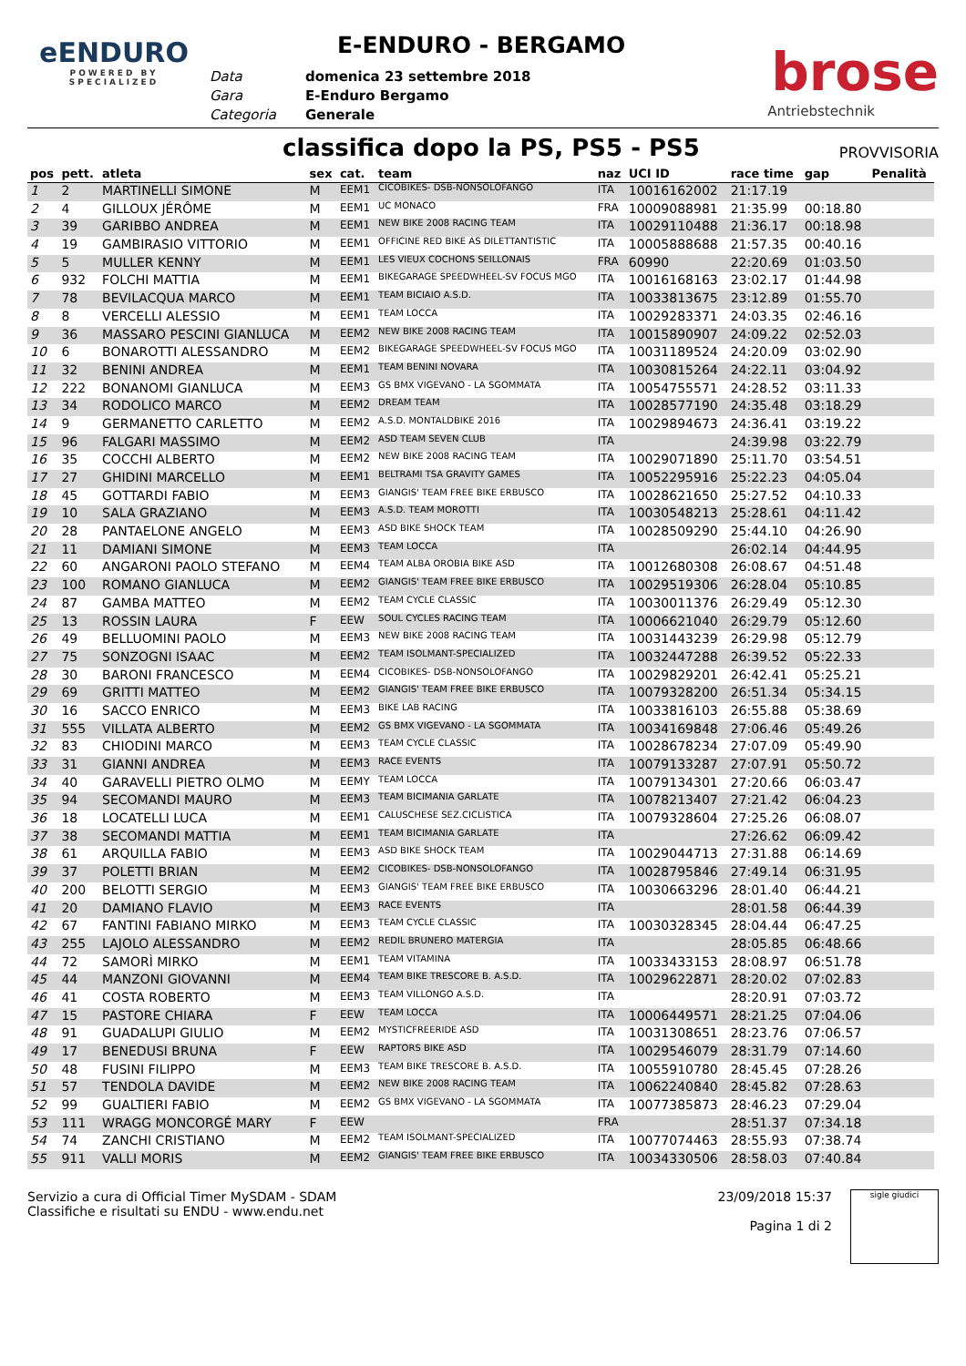eENDURO
POWERED BY
SPECIALIZED
E-ENDURO - BERGAMO
Data domenica 23 settembre 2018 Gara E-Enduro Bergamo Categoria Generale
brose
Antriebstechnik
classifica dopo la PS, PS5 - PS5
PROVVISORIA
| pos | pett. | atleta | sex | cat. | team | naz | UCI ID | race time | gap | Penalità |
| --- | --- | --- | --- | --- | --- | --- | --- | --- | --- | --- |
| 1 | 2 | MARTINELLI SIMONE | M | EEM1 | CICOBIKES- DSB-NONSOLOFANGO | ITA | 10016162002 | 21:17.19 | | |
| 2 | 4 | GILLOUX JÉRÔME | M | EEM1 | UC MONACO | FRA | 10009088981 | 21:35.99 | 00:18.80 | |
| 3 | 39 | GARIBBO ANDREA | M | EEM1 | NEW BIKE 2008 RACING TEAM | ITA | 10029110488 | 21:36.17 | 00:18.98 | |
| 4 | 19 | GAMBIRASIO VITTORIO | M | EEM1 | OFFICINE RED BIKE AS DILETTANTISTIC | ITA | 10005888688 | 21:57.35 | 00:40.16 | |
| 5 | 5 | MULLER KENNY | M | EEM1 | LES VIEUX COCHONS SEILLONAIS | FRA | 60990 | 22:20.69 | 01:03.50 | |
| 6 | 932 | FOLCHI MATTIA | M | EEM1 | BIKEGARAGE SPEEDWHEEL-SV FOCUS MGO | ITA | 10016168163 | 23:02.17 | 01:44.98 | |
| 7 | 78 | BEVILACQUA MARCO | M | EEM1 | TEAM BICIAIO A.S.D. | ITA | 10033813675 | 23:12.89 | 01:55.70 | |
| 8 | 8 | VERCELLI ALESSIO | M | EEM1 | TEAM LOCCA | ITA | 10029283371 | 24:03.35 | 02:46.16 | |
| 9 | 36 | MASSARO PESCINI GIANLUCA | M | EEM2 | NEW BIKE 2008 RACING TEAM | ITA | 10015890907 | 24:09.22 | 02:52.03 | |
| 10 | 6 | BONAROTTI ALESSANDRO | M | EEM2 | BIKEGARAGE SPEEDWHEEL-SV FOCUS MGO | ITA | 10031189524 | 24:20.09 | 03:02.90 | |
| 11 | 32 | BENINI ANDREA | M | EEM1 | TEAM BENINI NOVARA | ITA | 10030815264 | 24:22.11 | 03:04.92 | |
| 12 | 222 | BONANOMI GIANLUCA | M | EEM3 | GS BMX VIGEVANO - LA SGOMMATA | ITA | 10054755571 | 24:28.52 | 03:11.33 | |
| 13 | 34 | RODOLICO MARCO | M | EEM2 | DREAM TEAM | ITA | 10028577190 | 24:35.48 | 03:18.29 | |
| 14 | 9 | GERMANETTO CARLETTO | M | EEM2 | A.S.D. MONTALDBIKE 2016 | ITA | 10029894673 | 24:36.41 | 03:19.22 | |
| 15 | 96 | FALGARI MASSIMO | M | EEM2 | ASD TEAM SEVEN CLUB | ITA | | 24:39.98 | 03:22.79 | |
| 16 | 35 | COCCHI ALBERTO | M | EEM2 | NEW BIKE 2008 RACING TEAM | ITA | 10029071890 | 25:11.70 | 03:54.51 | |
| 17 | 27 | GHIDINI MARCELLO | M | EEM1 | BELTRAMI TSA GRAVITY GAMES | ITA | 10052295916 | 25:22.23 | 04:05.04 | |
| 18 | 45 | GOTTARDI FABIO | M | EEM3 | GIANGIS' TEAM FREE BIKE ERBUSCO | ITA | 10028621650 | 25:27.52 | 04:10.33 | |
| 19 | 10 | SALA GRAZIANO | M | EEM3 | A.S.D. TEAM MOROTTI | ITA | 10030548213 | 25:28.61 | 04:11.42 | |
| 20 | 28 | PANTAELONE ANGELO | M | EEM3 | ASD BIKE SHOCK TEAM | ITA | 10028509290 | 25:44.10 | 04:26.90 | |
| 21 | 11 | DAMIANI SIMONE | M | EEM3 | TEAM LOCCA | ITA | | 26:02.14 | 04:44.95 | |
| 22 | 60 | ANGARONI PAOLO STEFANO | M | EEM4 | TEAM ALBA OROBIA BIKE ASD | ITA | 10012680308 | 26:08.67 | 04:51.48 | |
| 23 | 100 | ROMANO GIANLUCA | M | EEM2 | GIANGIS' TEAM FREE BIKE ERBUSCO | ITA | 10029519306 | 26:28.04 | 05:10.85 | |
| 24 | 87 | GAMBA MATTEO | M | EEM2 | TEAM CYCLE CLASSIC | ITA | 10030011376 | 26:29.49 | 05:12.30 | |
| 25 | 13 | ROSSIN LAURA | F | EEW | SOUL CYCLES RACING TEAM | ITA | 10006621040 | 26:29.79 | 05:12.60 | |
| 26 | 49 | BELLUOMINI PAOLO | M | EEM3 | NEW BIKE 2008 RACING TEAM | ITA | 10031443239 | 26:29.98 | 05:12.79 | |
| 27 | 75 | SONZOGNI ISAAC | M | EEM2 | TEAM ISOLMANT-SPECIALIZED | ITA | 10032447288 | 26:39.52 | 05:22.33 | |
| 28 | 30 | BARONI FRANCESCO | M | EEM4 | CICOBIKES- DSB-NONSOLOFANGO | ITA | 10029829201 | 26:42.41 | 05:25.21 | |
| 29 | 69 | GRITTI MATTEO | M | EEM2 | GIANGIS' TEAM FREE BIKE ERBUSCO | ITA | 10079328200 | 26:51.34 | 05:34.15 | |
| 30 | 16 | SACCO ENRICO | M | EEM3 | BIKE LAB RACING | ITA | 10033816103 | 26:55.88 | 05:38.69 | |
| 31 | 555 | VILLATA ALBERTO | M | EEM2 | GS BMX VIGEVANO - LA SGOMMATA | ITA | 10034169848 | 27:06.46 | 05:49.26 | |
| 32 | 83 | CHIODINI MARCO | M | EEM3 | TEAM CYCLE CLASSIC | ITA | 10028678234 | 27:07.09 | 05:49.90 | |
| 33 | 31 | GIANNI ANDREA | M | EEM3 | RACE EVENTS | ITA | 10079133287 | 27:07.91 | 05:50.72 | |
| 34 | 40 | GARAVELLI PIETRO OLMO | M | EEMY | TEAM LOCCA | ITA | 10079134301 | 27:20.66 | 06:03.47 | |
| 35 | 94 | SECOMANDI MAURO | M | EEM3 | TEAM BICIMANIA GARLATE | ITA | 10078213407 | 27:21.42 | 06:04.23 | |
| 36 | 18 | LOCATELLI LUCA | M | EEM1 | CALUSCHESE SEZ.CICLISTICA | ITA | 10079328604 | 27:25.26 | 06:08.07 | |
| 37 | 38 | SECOMANDI MATTIA | M | EEM1 | TEAM BICIMANIA GARLATE | ITA | | 27:26.62 | 06:09.42 | |
| 38 | 61 | ARQUILLA FABIO | M | EEM3 | ASD BIKE SHOCK TEAM | ITA | 10029044713 | 27:31.88 | 06:14.69 | |
| 39 | 37 | POLETTI BRIAN | M | EEM2 | CICOBIKES- DSB-NONSOLOFANGO | ITA | 10028795846 | 27:49.14 | 06:31.95 | |
| 40 | 200 | BELOTTI SERGIO | M | EEM3 | GIANGIS' TEAM FREE BIKE ERBUSCO | ITA | 10030663296 | 28:01.40 | 06:44.21 | |
| 41 | 20 | DAMIANO FLAVIO | M | EEM3 | RACE EVENTS | ITA | | 28:01.58 | 06:44.39 | |
| 42 | 67 | FANTINI FABIANO MIRKO | M | EEM3 | TEAM CYCLE CLASSIC | ITA | 10030328345 | 28:04.44 | 06:47.25 | |
| 43 | 255 | LAJOLO ALESSANDRO | M | EEM2 | REDIL BRUNERO MATERGIA | ITA | | 28:05.85 | 06:48.66 | |
| 44 | 72 | SAMORÌ MIRKO | M | EEM1 | TEAM VITAMINA | ITA | 10033433153 | 28:08.97 | 06:51.78 | |
| 45 | 44 | MANZONI GIOVANNI | M | EEM4 | TEAM BIKE TRESCORE B. A.S.D. | ITA | 10029622871 | 28:20.02 | 07:02.83 | |
| 46 | 41 | COSTA ROBERTO | M | EEM3 | TEAM VILLONGO A.S.D. | ITA | | 28:20.91 | 07:03.72 | |
| 47 | 15 | PASTORE CHIARA | F | EEW | TEAM LOCCA | ITA | 10006449571 | 28:21.25 | 07:04.06 | |
| 48 | 91 | GUADALUPI GIULIO | M | EEM2 | MYSTICFREERIDE ASD | ITA | 10031308651 | 28:23.76 | 07:06.57 | |
| 49 | 17 | BENEDUSI BRUNA | F | EEW | RAPTORS BIKE ASD | ITA | 10029546079 | 28:31.79 | 07:14.60 | |
| 50 | 48 | FUSINI FILIPPO | M | EEM3 | TEAM BIKE TRESCORE B. A.S.D. | ITA | 10055910780 | 28:45.45 | 07:28.26 | |
| 51 | 57 | TENDOLA DAVIDE | M | EEM2 | NEW BIKE 2008 RACING TEAM | ITA | 10062240840 | 28:45.82 | 07:28.63 | |
| 52 | 99 | GUALTIERI FABIO | M | EEM2 | GS BMX VIGEVANO - LA SGOMMATA | ITA | 10077385873 | 28:46.23 | 07:29.04 | |
| 53 | 111 | WRAGG MONCORGÉ MARY | F | EEW | | FRA | | 28:51.37 | 07:34.18 | |
| 54 | 74 | ZANCHI CRISTIANO | M | EEM2 | TEAM ISOLMANT-SPECIALIZED | ITA | 10077074463 | 28:55.93 | 07:38.74 | |
| 55 | 911 | VALLI MORIS | M | EEM2 | GIANGIS' TEAM FREE BIKE ERBUSCO | ITA | 10034330506 | 28:58.03 | 07:40.84 | |
Servizio a cura di Official Timer MySDAM - SDAM
Classifiche e risultati su ENDU - www.endu.net
23/09/2018 15:37
Pagina 1 di 2
sigle giudici